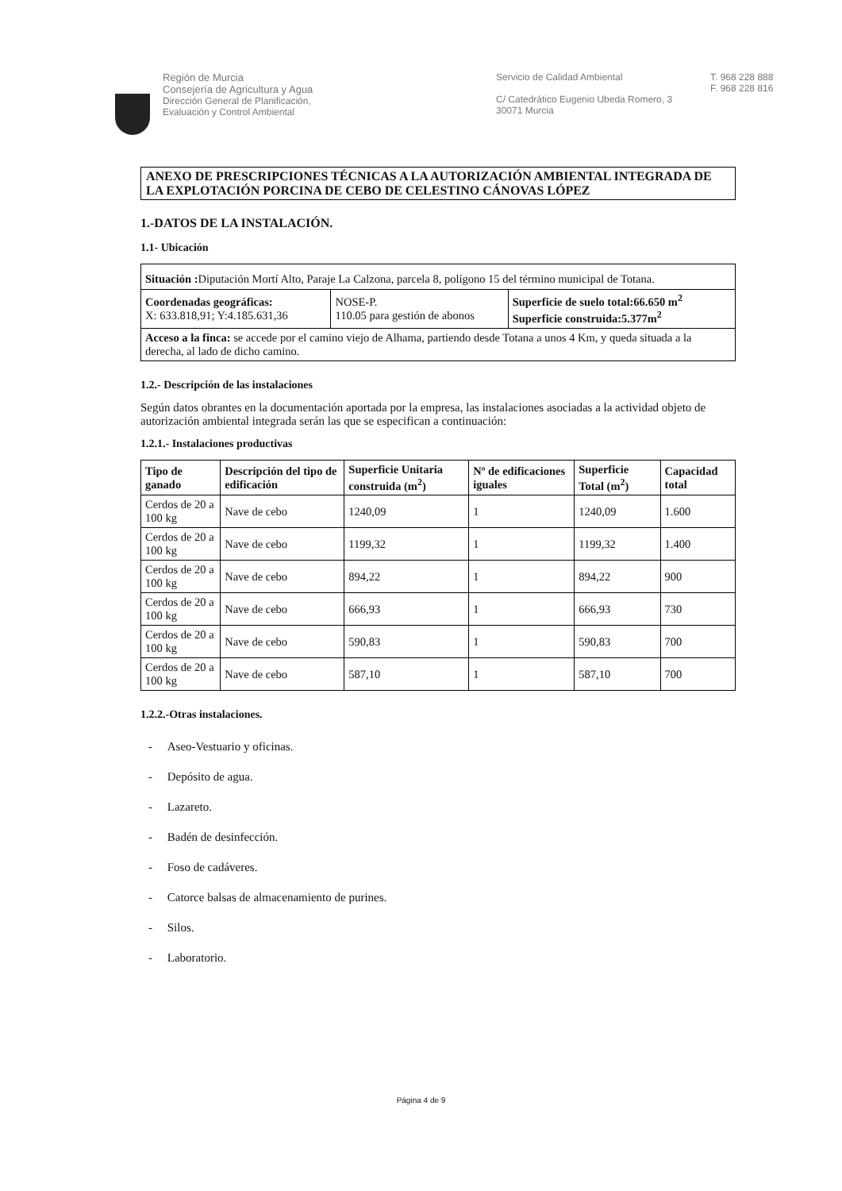Región de Murcia
Consejería de Agricultura y Agua
Dirección General de Planificación,
Evaluación y Control Ambiental
Servicio de Calidad Ambiental
C/ Catedrático Eugenio Ubeda Romero, 3
30071 Murcia
T. 968 228 888
F. 968 228 816
ANEXO DE PRESCRIPCIONES TÉCNICAS A LA AUTORIZACIÓN AMBIENTAL INTEGRADA DE LA EXPLOTACIÓN PORCINA DE CEBO DE CELESTINO CÁNOVAS LÓPEZ
1.-DATOS DE LA INSTALACIÓN.
1.1- Ubicación
| Situación : Diputación Mortí Alto, Paraje La Calzona, parcela 8, polígono 15 del término municipal de Totana. | | |
| Coordenadas geográficas: X: 633.818,91; Y:4.185.631,36 | NOSE-P. 110.05 para gestión de abonos | Superficie de suelo total:66.650 m<sup>2</sup> Superficie construida:5.377m<sup>2</sup> |
| Acceso a la finca: se accede por el camino viejo de Alhama, partiendo desde Totana a unos 4 Km, y queda situada a la derecha, al lado de dicho camino. | | |
1.2.- Descripción de las instalaciones
Según datos obrantes en la documentación aportada por la empresa, las instalaciones asociadas a la actividad objeto de autorización ambiental integrada serán las que se especifican a continuación:
1.2.1.- Instalaciones productivas
| Tipo de ganado | Descripción del tipo de edificación | Superficie Unitaria construida (m<sup>2</sup>) | Nº de edificaciones iguales | Superficie Total (m<sup>2</sup>) | Capacidad total |
| --- | --- | --- | --- | --- | --- |
| Cerdos de 20 a 100 kg | Nave de cebo | 1240,09 | 1 | 1240,09 | 1.600 |
| Cerdos de 20 a 100 kg | Nave de cebo | 1199,32 | 1 | 1199,32 | 1.400 |
| Cerdos de 20 a 100 kg | Nave de cebo | 894,22 | 1 | 894,22 | 900 |
| Cerdos de 20 a 100 kg | Nave de cebo | 666,93 | 1 | 666,93 | 730 |
| Cerdos de 20 a 100 kg | Nave de cebo | 590,83 | 1 | 590,83 | 700 |
| Cerdos de 20 a 100 kg | Nave de cebo | 587,10 | 1 | 587,10 | 700 |
1.2.2.-Otras instalaciones.
- Aseo-Vestuario y oficinas.
- Depósito de agua.
- Lazareto.
- Badén de desinfección.
- Foso de cadáveres.
- Catorce balsas de almacenamiento de purines.
- Silos.
- Laboratorio.
Página 4 de 9